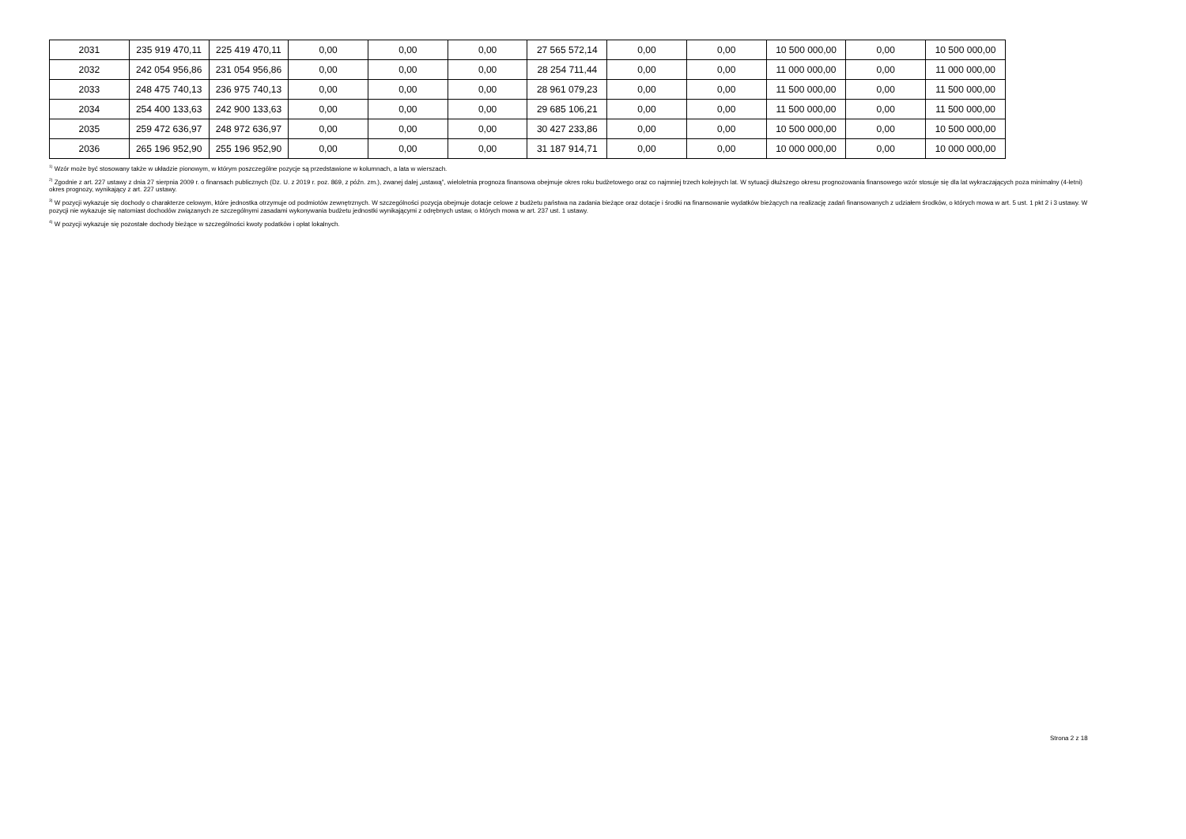| 2031 | 235 919 470,11 | 225 419 470,11 | 0,00 | 0,00 | 0,00 | 27 565 572,14 | 0,00 | 0,00 | 10 500 000,00 | 0,00 | 10 500 000,00 |
| 2032 | 242 054 956,86 | 231 054 956,86 | 0,00 | 0,00 | 0,00 | 28 254 711,44 | 0,00 | 0,00 | 11 000 000,00 | 0,00 | 11 000 000,00 |
| 2033 | 248 475 740,13 | 236 975 740,13 | 0,00 | 0,00 | 0,00 | 28 961 079,23 | 0,00 | 0,00 | 11 500 000,00 | 0,00 | 11 500 000,00 |
| 2034 | 254 400 133,63 | 242 900 133,63 | 0,00 | 0,00 | 0,00 | 29 685 106,21 | 0,00 | 0,00 | 11 500 000,00 | 0,00 | 11 500 000,00 |
| 2035 | 259 472 636,97 | 248 972 636,97 | 0,00 | 0,00 | 0,00 | 30 427 233,86 | 0,00 | 0,00 | 10 500 000,00 | 0,00 | 10 500 000,00 |
| 2036 | 265 196 952,90 | 255 196 952,90 | 0,00 | 0,00 | 0,00 | 31 187 914,71 | 0,00 | 0,00 | 10 000 000,00 | 0,00 | 10 000 000,00 |
<sup>1)</sup> Wzór może być stosowany także w układzie pionowym, w którym poszczególne pozycje są przedstawione w kolumnach, a lata w wierszach.
<sup>2)</sup> Zgodnie z art. 227 ustawy z dnia 27 sierpnia 2009 r. o finansach publicznych (Dz. U. z 2019 r. poz. 869, z późn. zm.), zwanej dalej „ustawą”, wieloletnia prognoza finansowa obejmuje okres roku budżetowego oraz co najmniej trzech kolejnych lat. W sytuacji dłuższego okresu prognozowania finansowego wzór stosuje się dla lat wykraczających poza minimalny (4-letni) okres prognozy, wynikający z art. 227 ustawy.
<sup>3)</sup> W pozycji wykazuje się dochody o charakterze celowym, które jednostka otrzymuje od podmiotów zewnętrznych. W szczególności pozycja obejmuje dotacje celowe z budżetu państwa na zadania bieżące oraz dotacje i środki na finansowanie wydatków bieżących na realizację zadań finansowanych z udziałem środków, o których mowa w art. 5 ust. 1 pkt 2 i 3 ustawy. W pozycji nie wykazuje się natomiast dochodów związanych ze szczególnymi zasadami wykonywania budżetu jednostki wynikającymi z odrębnych ustaw, o których mowa w art. 237 ust. 1 ustawy.
<sup>4)</sup> W pozycji wykazuje się pozostałe dochody bieżące w szczególności kwoty podatków i opłat lokalnych.
Strona 2 z 18